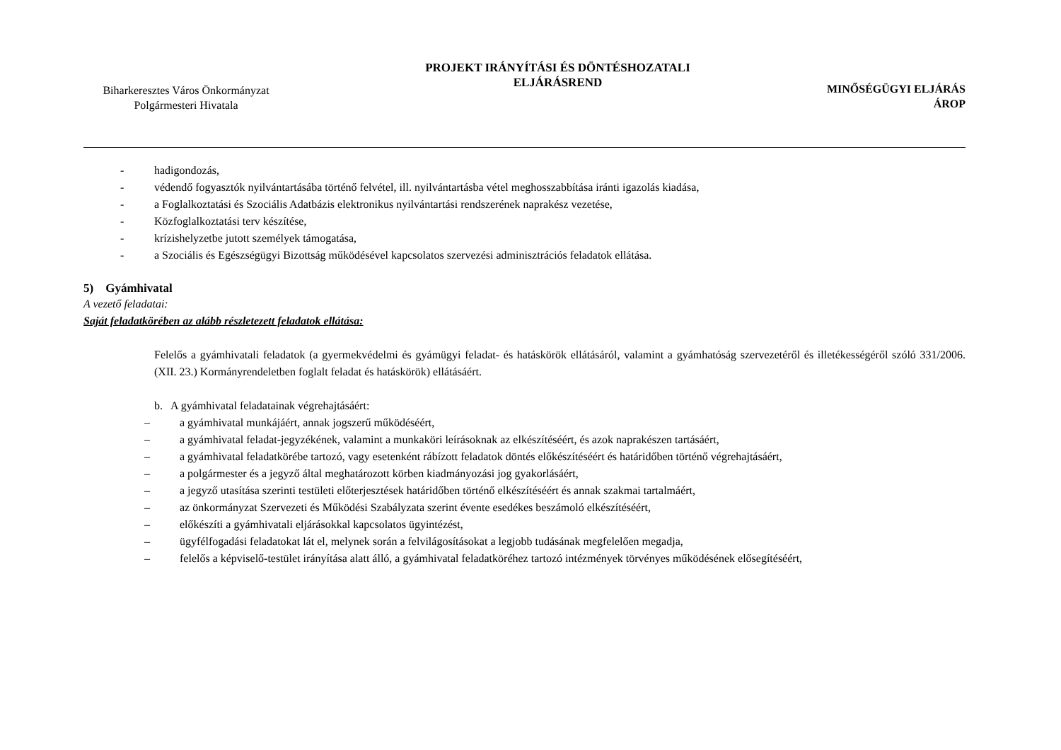Biharkeresztes Város Önkormányzat
Polgármesteri Hivatala
PROJEKT IRÁNYÍTÁSI ÉS DÖNTÉSHOZATALI
ELJÁRÁSREND
MINŐSÉGÜGYI ELJÁRÁS
ÁROP
- hadigondozás,
- védendő fogyasztók nyilvántartásába történő felvétel, ill. nyilvántartásba vétel meghosszabbítása iránti igazolás kiadása,
- a Foglalkoztatási és Szociális Adatbázis elektronikus nyilvántartási rendszerének naprakész vezetése,
- Közfoglalkoztatási terv készítése,
- krízishelyzetbe jutott személyek támogatása,
- a Szociális és Egészségügyi Bizottság működésével kapcsolatos szervezési adminisztrációs feladatok ellátása.
5) Gyámhivatal
A vezető feladatai:
Saját feladatkörében az alább részletezett feladatok ellátása:
Felelős a gyámhivatali feladatok (a gyermekvédelmi és gyámügyi feladat- és hatáskörök ellátásáról, valamint a gyámhatóság szervezetéről és illetékességéről szóló 331/2006. (XII. 23.) Kormányrendeletben foglalt feladat és hatáskörök) ellátásáért.
b. A gyámhivatal feladatainak végrehajtásáért:
– a gyámhivatal munkájáért, annak jogszerű működéséért,
– a gyámhivatal feladat-jegyzékének, valamint a munkaköri leírásoknak az elkészítéséért, és azok naprakészen tartásáért,
– a gyámhivatal feladatkörébe tartozó, vagy esetenként rábízott feladatok döntés előkészítéséért és határidőben történő végrehajtásáért,
– a polgármester és a jegyző által meghatározott körben kiadmányozási jog gyakorlásáért,
– a jegyző utasítása szerinti testületi előterjesztések határidőben történő elkészítéséért és annak szakmai tartalmáért,
– az önkormányzat Szervezeti és Működési Szabályzata szerint évente esedékes beszámoló elkészítéséért,
– előkészíti a gyámhivatali eljárásokkal kapcsolatos ügyintézést,
– ügyfélfogadási feladatokat lát el, melynek során a felvilágosításokat a legjobb tudásának megfelelően megadja,
– felelős a képviselő-testület irányítása alatt álló, a gyámhivatal feladatköréhez tartozó intézmények törvényes működésének elősegítéséért,